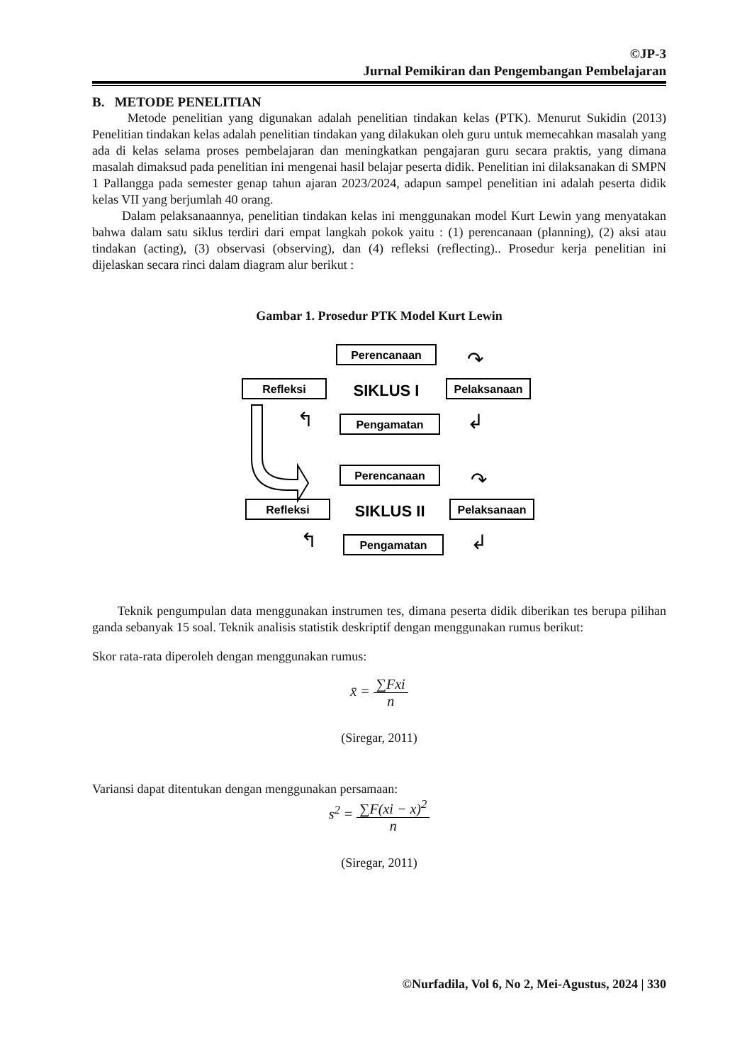©JP-3
Jurnal Pemikiran dan Pengembangan Pembelajaran
B. METODE PENELITIAN
Metode penelitian yang digunakan adalah penelitian tindakan kelas (PTK). Menurut Sukidin (2013) Penelitian tindakan kelas adalah penelitian tindakan yang dilakukan oleh guru untuk memecahkan masalah yang ada di kelas selama proses pembelajaran dan meningkatkan pengajaran guru secara praktis, yang dimana masalah dimaksud pada penelitian ini mengenai hasil belajar peserta didik. Penelitian ini dilaksanakan di SMPN 1 Pallangga pada semester genap tahun ajaran 2023/2024, adapun sampel penelitian ini adalah peserta didik kelas VII yang berjumlah 40 orang.
Dalam pelaksanaannya, penelitian tindakan kelas ini menggunakan model Kurt Lewin yang menyatakan bahwa dalam satu siklus terdiri dari empat langkah pokok yaitu : (1) perencanaan (planning), (2) aksi atau tindakan (acting), (3) observasi (observing), dan (4) refleksi (reflecting).. Prosedur kerja penelitian ini dijelaskan secara rinci dalam diagram alur berikut :
Gambar 1. Prosedur PTK Model Kurt Lewin
Perencanaan
Refleksi
Pelaksanaan
Pengamatan
Perencanaan
Refleksi
Pelaksanaan
Pengamatan
SIKLUS I
SIKLUS II
↷
↲
↰
↷
↲
↰
Teknik pengumpulan data menggunakan instrumen tes, dimana peserta didik diberikan tes berupa pilihan ganda sebanyak 15 soal. Teknik analisis statistik deskriptif dengan menggunakan rumus berikut:
Skor rata-rata diperoleh dengan menggunakan rumus:
x̄ = ∑Fxi n
(Siregar, 2011)
Variansi dapat ditentukan dengan menggunakan persamaan:
s<sup>2</sup> = ∑F(xi − x)<sup>2</sup> n
(Siregar, 2011)
©Nurfadila, Vol 6, No 2, Mei-Agustus, 2024 | 330